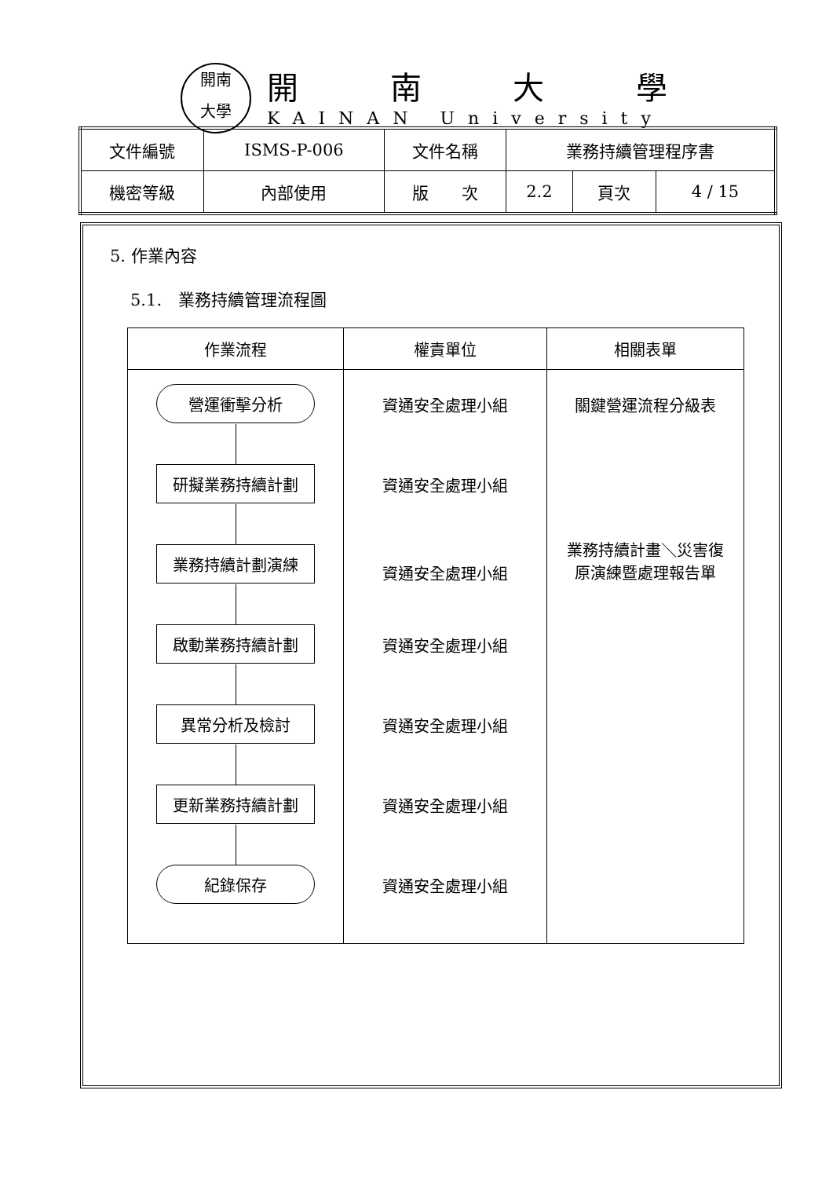開南
大學
開南大學
KAINAN University
| 文件編號 | ISMS-P-006 | 文件名稱 | 業務持續管理程序書 | | |
| 機密等級 | 內部使用 | 版 次 | 2.2 | 頁次 | 4 / 15 |
5. 作業內容
5.1.　業務持續管理流程圖
| 作業流程 | 權責單位 | 相關表單 |
| --- | --- | --- |
| 營運衝擊分析 研擬業務持續計劃 業務持續計劃演練 啟動業務持續計劃 異常分析及檢討 更新業務持續計劃 紀錄保存 | 資通安全處理小組 資通安全處理小組 資通安全處理小組 資通安全處理小組 資通安全處理小組 資通安全處理小組 資通安全處理小組 | 關鍵營運流程分級表 業務持續計畫＼災害復 原演練暨處理報告單 |